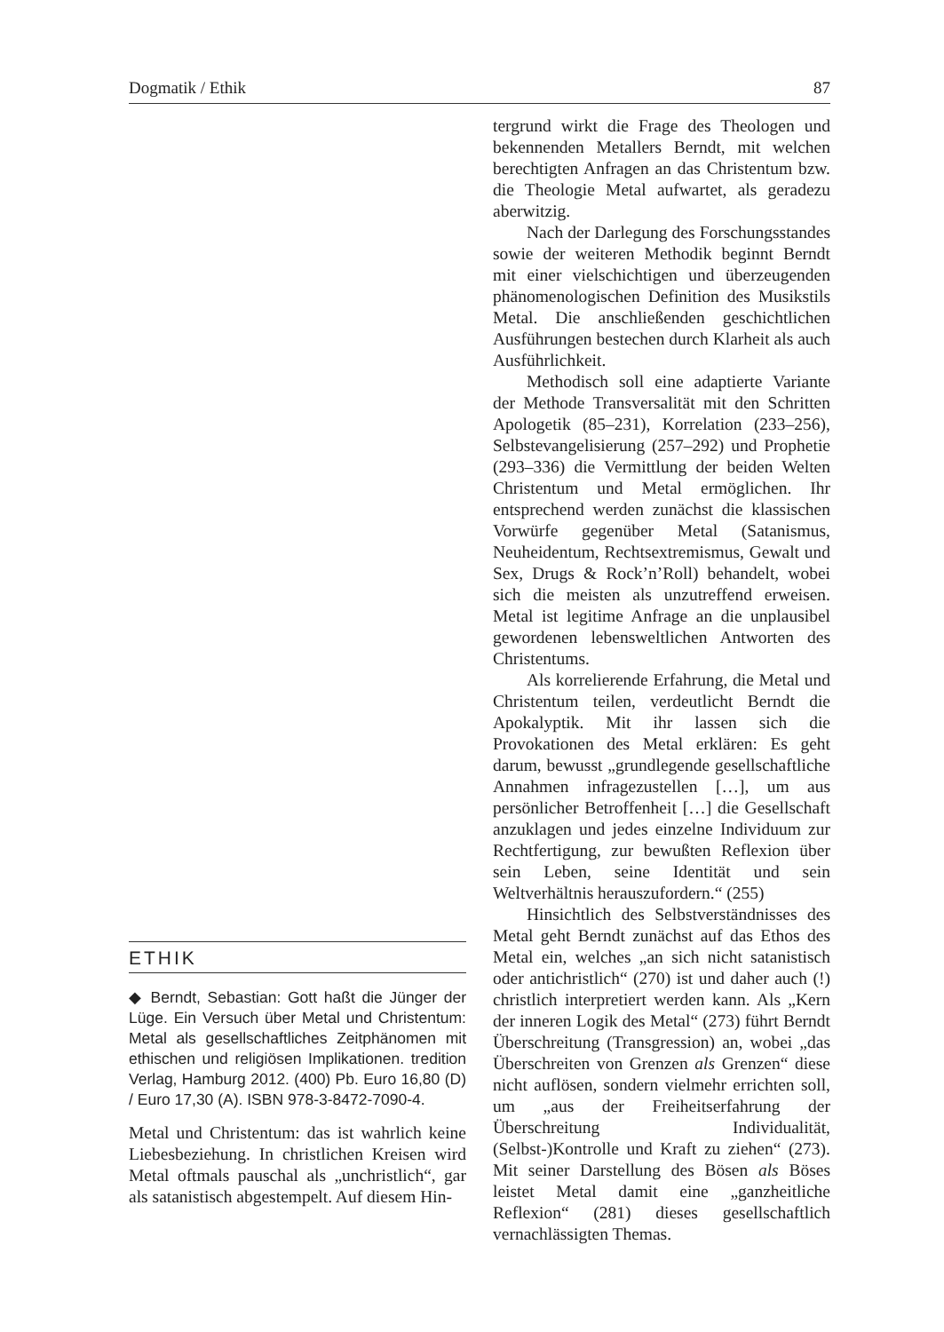Dogmatik / Ethik 87
ETHIK
◆ Berndt, Sebastian: Gott haßt die Jünger der Lüge. Ein Versuch über Metal und Christentum: Metal als gesellschaftliches Zeitphänomen mit ethischen und religiösen Implikationen. tredition Verlag, Hamburg 2012. (400) Pb. Euro 16,80 (D) / Euro 17,30 (A). ISBN 978-3-8472-7090-4.
Metal und Christentum: das ist wahrlich keine Liebesbeziehung. In christlichen Kreisen wird Metal oftmals pauschal als „unchristlich“, gar als satanistisch abgestempelt. Auf diesem Hin-
tergrund wirkt die Frage des Theologen und bekennenden Metallers Berndt, mit welchen berechtigten Anfragen an das Christentum bzw. die Theologie Metal aufwartet, als geradezu aberwitzig.
Nach der Darlegung des Forschungsstandes sowie der weiteren Methodik beginnt Berndt mit einer vielschichtigen und überzeugenden phänomenologischen Definition des Musikstils Metal. Die anschließenden geschichtlichen Ausführungen bestechen durch Klarheit als auch Ausführlichkeit.
Methodisch soll eine adaptierte Variante der Methode Transversalität mit den Schritten Apologetik (85–231), Korrelation (233–256), Selbstevangelisierung (257–292) und Prophetie (293–336) die Vermittlung der beiden Welten Christentum und Metal ermöglichen. Ihr entsprechend werden zunächst die klassischen Vorwürfe gegenüber Metal (Satanismus, Neuheidentum, Rechtsextremismus, Gewalt und Sex, Drugs & Rock’n’Roll) behandelt, wobei sich die meisten als unzutreffend erweisen. Metal ist legitime Anfrage an die unplausibel gewordenen lebensweltlichen Antworten des Christentums.
Als korrelierende Erfahrung, die Metal und Christentum teilen, verdeutlicht Berndt die Apokalyptik. Mit ihr lassen sich die Provokationen des Metal erklären: Es geht darum, bewusst „grundlegende gesellschaftliche Annahmen infragezustellen […], um aus persönlicher Betroffenheit […] die Gesellschaft anzuklagen und jedes einzelne Individuum zur Rechtfertigung, zur bewußten Reflexion über sein Leben, seine Identität und sein Weltverhältnis herauszufordern.“ (255)
Hinsichtlich des Selbstverständnisses des Metal geht Berndt zunächst auf das Ethos des Metal ein, welches „an sich nicht satanistisch oder antichristlich“ (270) ist und daher auch (!) christlich interpretiert werden kann. Als „Kern der inneren Logik des Metal“ (273) führt Berndt Überschreitung (Transgression) an, wobei „das Überschreiten von Grenzen als Grenzen“ diese nicht auflösen, sondern vielmehr errichten soll, um „aus der Freiheitserfahrung der Überschreitung Individualität, (Selbst-)Kontrolle und Kraft zu ziehen“ (273). Mit seiner Darstellung des Bösen als Böses leistet Metal damit eine „ganzheitliche Reflexion“ (281) dieses gesellschaftlich vernachlässigten Themas.